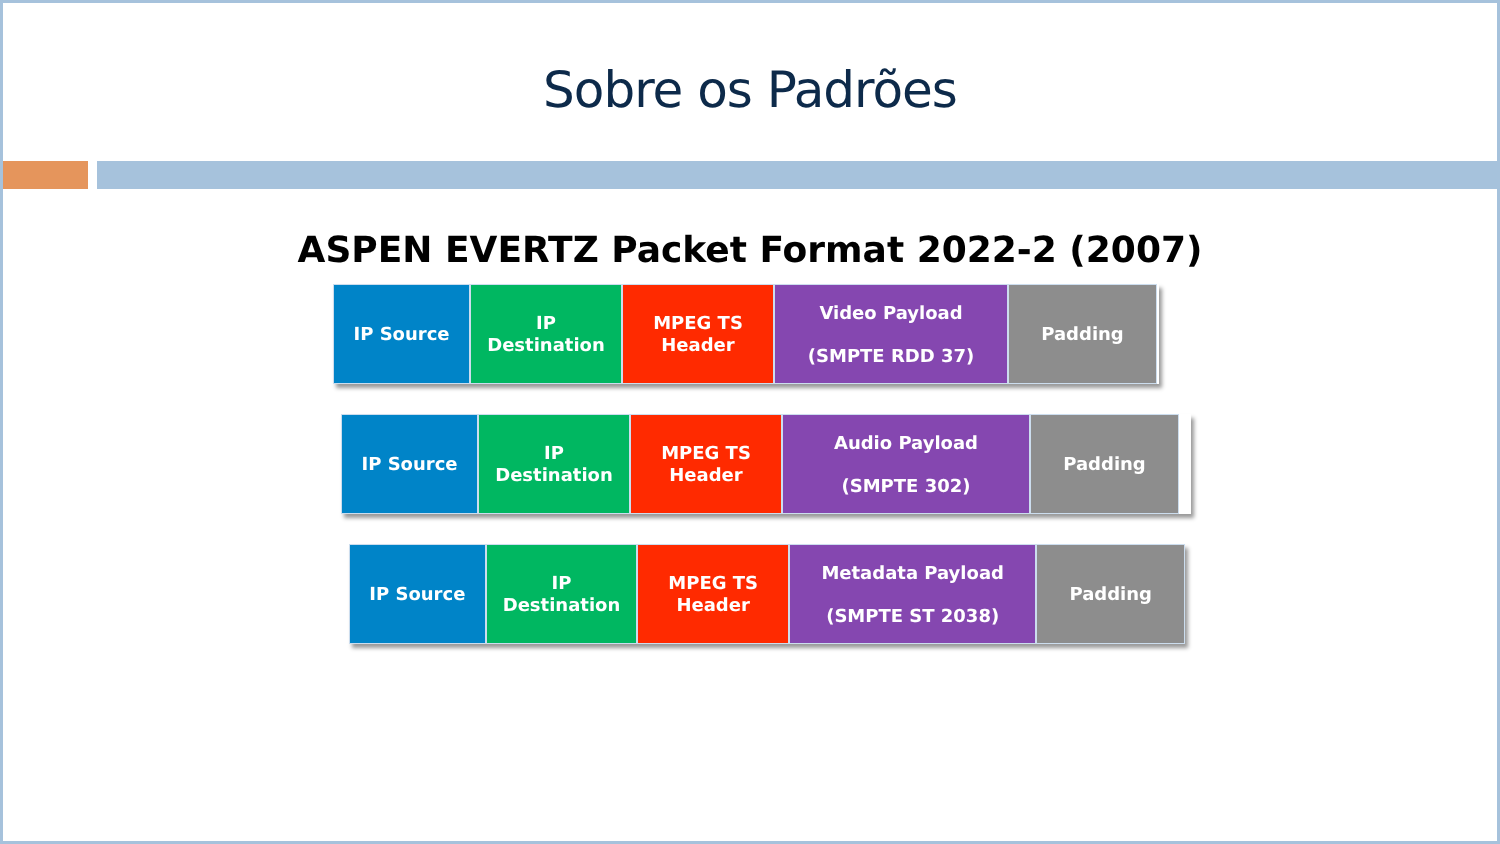Sobre os Padrões
ASPEN EVERTZ Packet Format 2022-2 (2007)
IP Source IP
Destination
MPEG TS
Header
Video Payload
(SMPTE RDD 37)
Padding
IP Source IP
Destination
MPEG TS
Header
Audio Payload
(SMPTE 302)
Padding
IP Source IP
Destination
MPEG TS
Header
Metadata Payload
(SMPTE ST 2038)
Padding